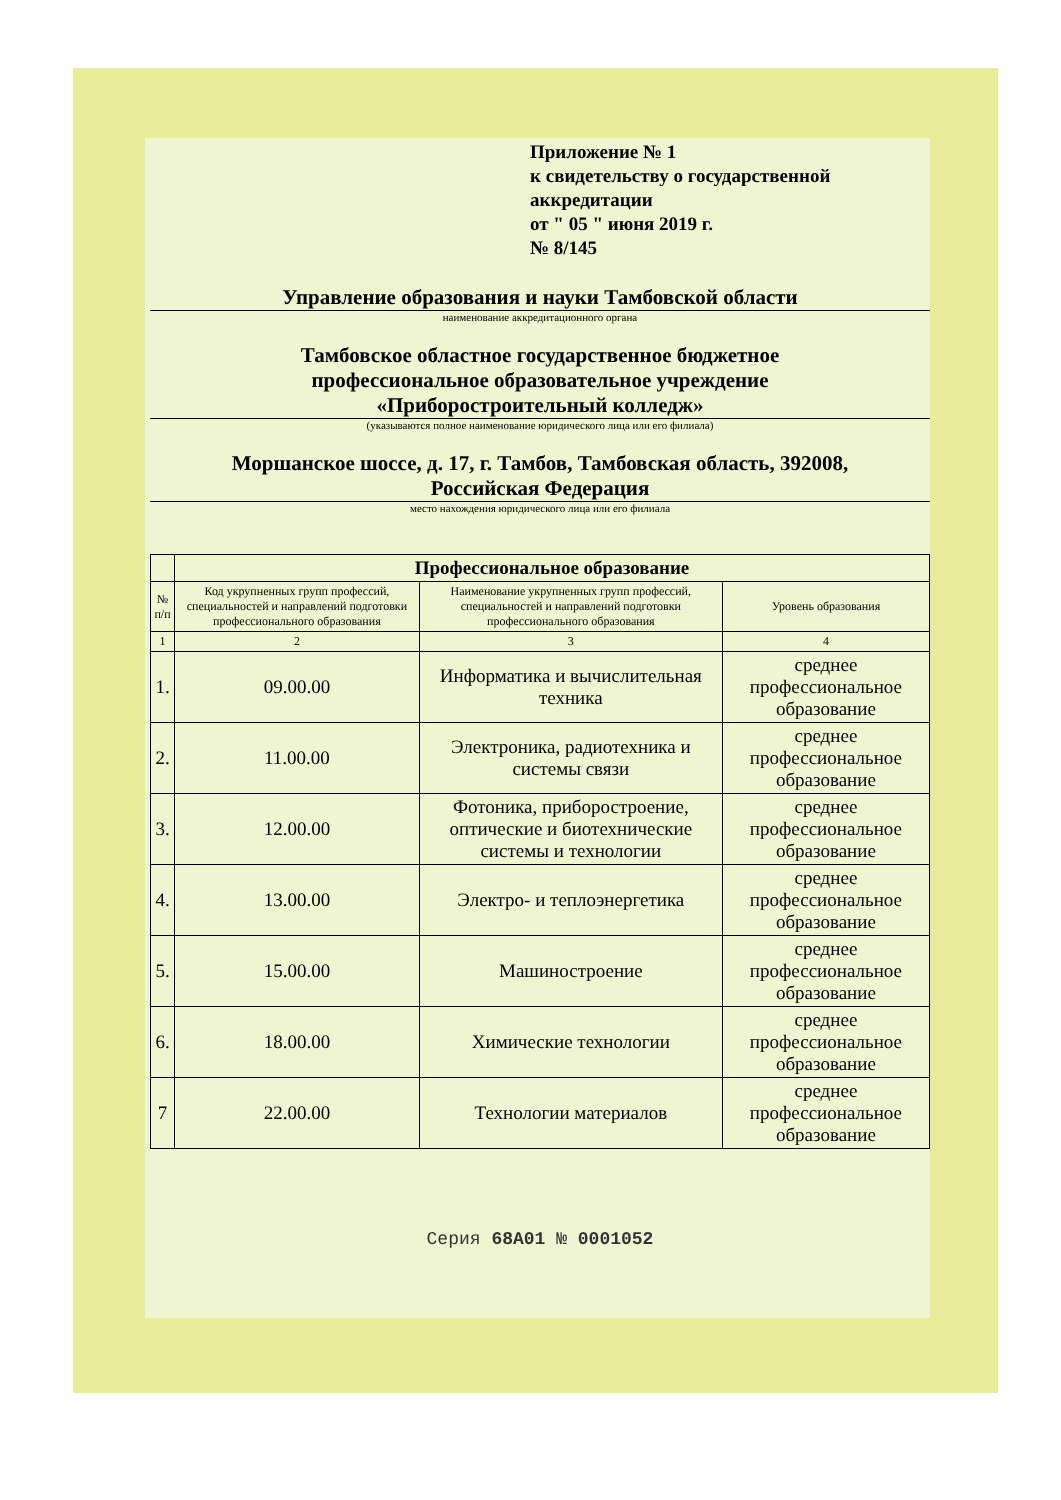Приложение № 1
к свидетельству о государственной аккредитации
от " 05 " июня 2019 г.
№ 8/145
Управление образования и науки Тамбовской области
наименование аккредитационного органа
Тамбовское областное государственное бюджетное
профессиональное образовательное учреждение
«Приборостроительный колледж»
(указываются полное наименование юридического лица или его филиала)
Моршанское шоссе, д. 17, г. Тамбов, Тамбовская область, 392008,
Российская Федерация
место нахождения юридического лица или его филиала
| | Профессиональное образование | | |
| --- | --- | --- | --- |
| № п/п | Код укрупненных групп профессий, специальностей и направлений подготовки профессионального образования | Наименование укрупненных групп профессий, специальностей и направлений подготовки профессионального образования | Уровень образования |
| 1 | 2 | 3 | 4 |
| 1. | 09.00.00 | Информатика и вычислительная техника | среднее профессиональное образование |
| 2. | 11.00.00 | Электроника, радиотехника и системы связи | среднее профессиональное образование |
| 3. | 12.00.00 | Фотоника, приборостроение, оптические и биотехнические системы и технологии | среднее профессиональное образование |
| 4. | 13.00.00 | Электро- и теплоэнергетика | среднее профессиональное образование |
| 5. | 15.00.00 | Машиностроение | среднее профессиональное образование |
| 6. | 18.00.00 | Химические технологии | среднее профессиональное образование |
| 7 | 22.00.00 | Технологии материалов | среднее профессиональное образование |
Серия 68А01 № 0001052